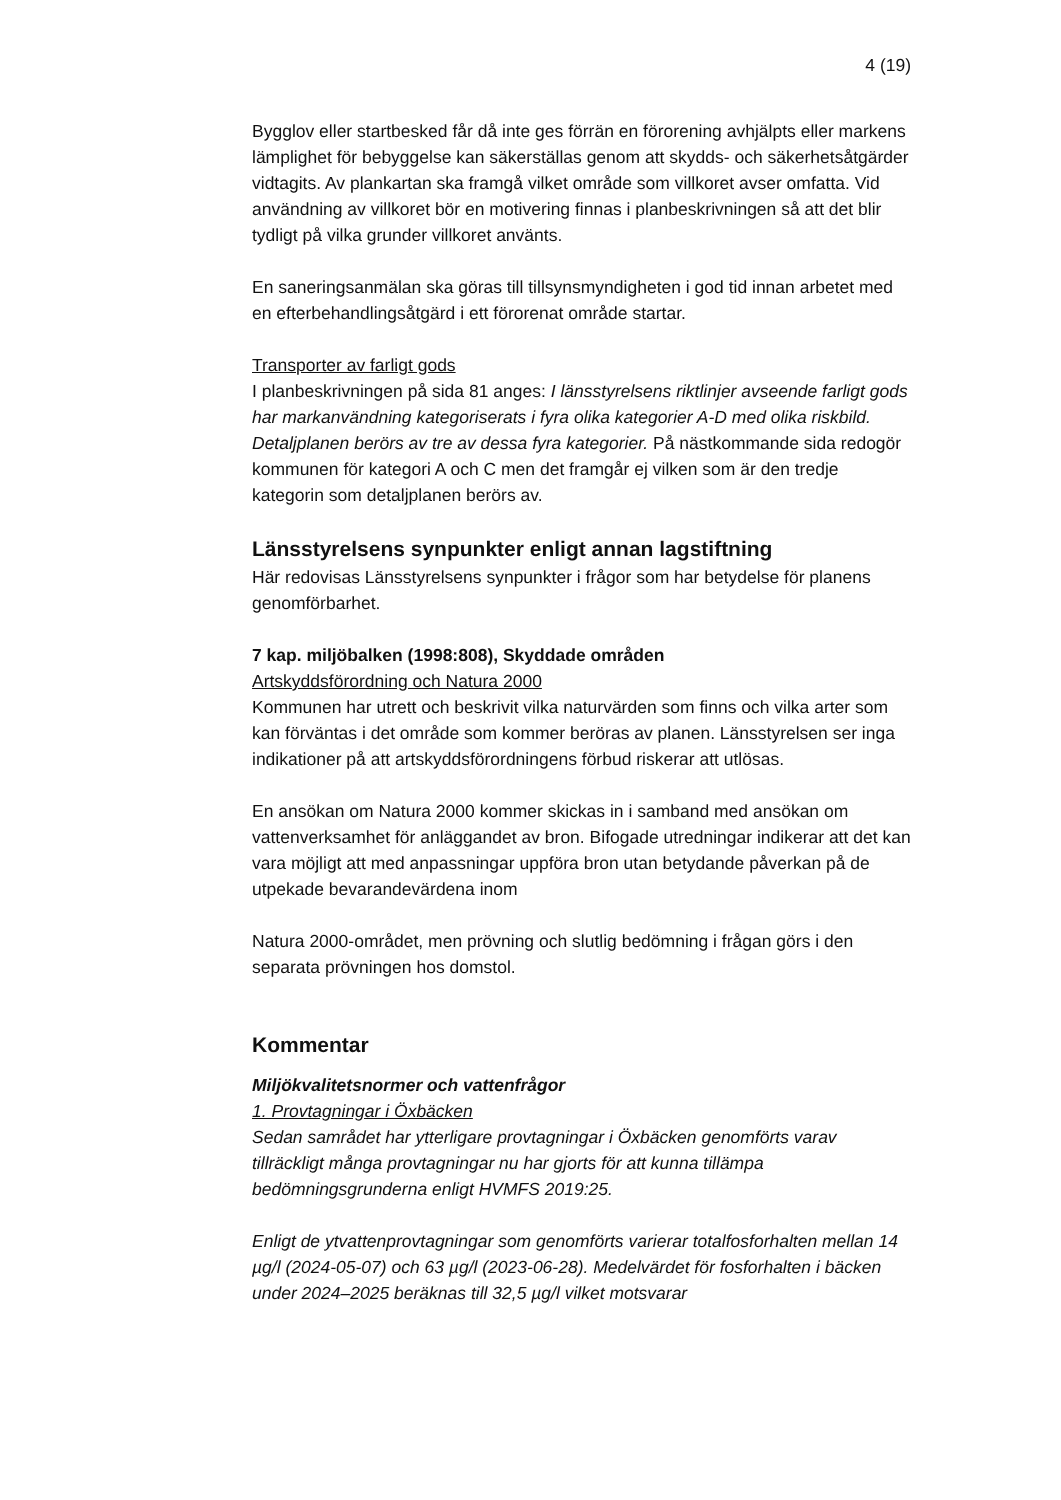4 (19)
Bygglov eller startbesked får då inte ges förrän en förorening avhjälpts eller markens lämplighet för bebyggelse kan säkerställas genom att skydds- och säkerhetsåtgärder vidtagits. Av plankartan ska framgå vilket område som villkoret avser omfatta. Vid användning av villkoret bör en motivering finnas i planbeskrivningen så att det blir tydligt på vilka grunder villkoret använts.
En saneringsanmälan ska göras till tillsynsmyndigheten i god tid innan arbetet med en efterbehandlingsåtgärd i ett förorenat område startar.
Transporter av farligt gods
I planbeskrivningen på sida 81 anges: I länsstyrelsens riktlinjer avseende farligt gods har markanvändning kategoriserats i fyra olika kategorier A-D med olika riskbild. Detaljplanen berörs av tre av dessa fyra kategorier. På nästkommande sida redogör kommunen för kategori A och C men det framgår ej vilken som är den tredje kategorin som detaljplanen berörs av.
Länsstyrelsens synpunkter enligt annan lagstiftning
Här redovisas Länsstyrelsens synpunkter i frågor som har betydelse för planens genomförbarhet.
7 kap. miljöbalken (1998:808), Skyddade områden
Artskyddsförordning och Natura 2000
Kommunen har utrett och beskrivit vilka naturvärden som finns och vilka arter som kan förväntas i det område som kommer beröras av planen. Länsstyrelsen ser inga indikationer på att artskyddsförordningens förbud riskerar att utlösas.
En ansökan om Natura 2000 kommer skickas in i samband med ansökan om vattenverksamhet för anläggandet av bron. Bifogade utredningar indikerar att det kan vara möjligt att med anpassningar uppföra bron utan betydande påverkan på de utpekade bevarandevärdena inom
Natura 2000-området, men prövning och slutlig bedömning i frågan görs i den separata prövningen hos domstol.
Kommentar
Miljökvalitetsnormer och vattenfrågor
1. Provtagningar i Öxbäcken
Sedan samrådet har ytterligare provtagningar i Öxbäcken genomförts varav tillräckligt många provtagningar nu har gjorts för att kunna tillämpa bedömningsgrunderna enligt HVMFS 2019:25.
Enligt de ytvattenprovtagningar som genomförts varierar totalfosforhalten mellan 14 µg/l (2024-05-07) och 63 µg/l (2023-06-28). Medelvärdet för fosforhalten i bäcken under 2024–2025 beräknas till 32,5 µg/l vilket motsvarar